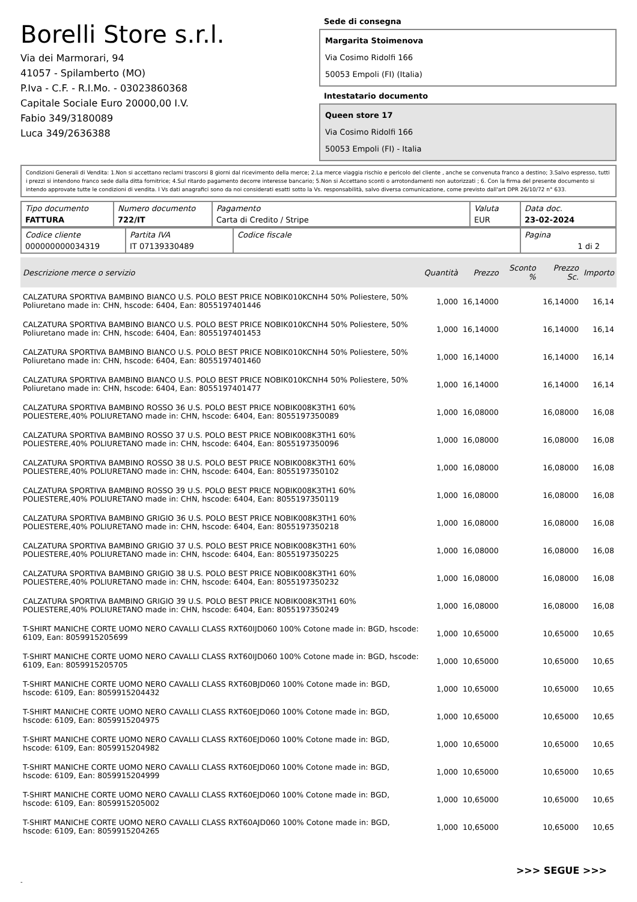Borelli Store s.r.l.
Via dei Marmorari, 94
41057 - Spilamberto (MO)
P.Iva - C.F. - R.I.Mo. - 03023860368
Capitale Sociale Euro 20000,00 I.V.
Fabio 349/3180089
Luca 349/2636388
Sede di consegna
Margarita Stoimenova
Via Cosimo Ridolfi 166
50053 Empoli (FI) (Italia)
Intestatario documento
Queen store 17
Via Cosimo Ridolfi 166
50053 Empoli (FI) - Italia
Condizioni Generali di Vendita: 1.Non si accettano reclami trascorsi 8 giorni dal ricevimento della merce; 2.La merce viaggia rischio e pericolo del cliente , anche se convenuta franco a destino; 3.Salvo espresso, tutti i prezzi si intendono franco sede dalla ditta fornitrice; 4.Sul ritardo pagamento decorre interesse bancario; 5.Non si Accettano sconti o arrotondamenti non autorizzati ; 6. Con la firma del presente documento si intendo approvate tutte le condizioni di vendita. I Vs dati anagrafici sono da noi considerati esatti sotto la Vs. responsabilità, salvo diversa comunicazione, come previsto dall'art DPR 26/10/72 n° 633.
| Tipo documento FATTURA | Numero documento 722/IT | Pagamento Carta di Credito / Stripe | Valuta EUR | Data doc. 23-02-2024 |
| Codice cliente 000000000034319 | Partita IVA IT 07139330489 | Codice fiscale | Pagina 1 di 2 |
| Descrizione merce o servizio | Quantità | Prezzo | Sconto % | Prezzo Sc. | Importo |
| --- | --- | --- | --- | --- | --- |
| CALZATURA SPORTIVA BAMBINO BIANCO U.S. POLO BEST PRICE NOBIK010KCNH4 50% Poliestere, 50% Poliuretano made in: CHN, hscode: 6404, Ean: 8055197401446 | 1,000 | 16,14000 | | 16,14000 | 16,14 |
| CALZATURA SPORTIVA BAMBINO BIANCO U.S. POLO BEST PRICE NOBIK010KCNH4 50% Poliestere, 50% Poliuretano made in: CHN, hscode: 6404, Ean: 8055197401453 | 1,000 | 16,14000 | | 16,14000 | 16,14 |
| CALZATURA SPORTIVA BAMBINO BIANCO U.S. POLO BEST PRICE NOBIK010KCNH4 50% Poliestere, 50% Poliuretano made in: CHN, hscode: 6404, Ean: 8055197401460 | 1,000 | 16,14000 | | 16,14000 | 16,14 |
| CALZATURA SPORTIVA BAMBINO BIANCO U.S. POLO BEST PRICE NOBIK010KCNH4 50% Poliestere, 50% Poliuretano made in: CHN, hscode: 6404, Ean: 8055197401477 | 1,000 | 16,14000 | | 16,14000 | 16,14 |
| CALZATURA SPORTIVA BAMBINO ROSSO 36 U.S. POLO BEST PRICE NOBIK008K3TH1 60% POLIESTERE,40% POLIURETANO made in: CHN, hscode: 6404, Ean: 8055197350089 | 1,000 | 16,08000 | | 16,08000 | 16,08 |
| CALZATURA SPORTIVA BAMBINO ROSSO 37 U.S. POLO BEST PRICE NOBIK008K3TH1 60% POLIESTERE,40% POLIURETANO made in: CHN, hscode: 6404, Ean: 8055197350096 | 1,000 | 16,08000 | | 16,08000 | 16,08 |
| CALZATURA SPORTIVA BAMBINO ROSSO 38 U.S. POLO BEST PRICE NOBIK008K3TH1 60% POLIESTERE,40% POLIURETANO made in: CHN, hscode: 6404, Ean: 8055197350102 | 1,000 | 16,08000 | | 16,08000 | 16,08 |
| CALZATURA SPORTIVA BAMBINO ROSSO 39 U.S. POLO BEST PRICE NOBIK008K3TH1 60% POLIESTERE,40% POLIURETANO made in: CHN, hscode: 6404, Ean: 8055197350119 | 1,000 | 16,08000 | | 16,08000 | 16,08 |
| CALZATURA SPORTIVA BAMBINO GRIGIO 36 U.S. POLO BEST PRICE NOBIK008K3TH1 60% POLIESTERE,40% POLIURETANO made in: CHN, hscode: 6404, Ean: 8055197350218 | 1,000 | 16,08000 | | 16,08000 | 16,08 |
| CALZATURA SPORTIVA BAMBINO GRIGIO 37 U.S. POLO BEST PRICE NOBIK008K3TH1 60% POLIESTERE,40% POLIURETANO made in: CHN, hscode: 6404, Ean: 8055197350225 | 1,000 | 16,08000 | | 16,08000 | 16,08 |
| CALZATURA SPORTIVA BAMBINO GRIGIO 38 U.S. POLO BEST PRICE NOBIK008K3TH1 60% POLIESTERE,40% POLIURETANO made in: CHN, hscode: 6404, Ean: 8055197350232 | 1,000 | 16,08000 | | 16,08000 | 16,08 |
| CALZATURA SPORTIVA BAMBINO GRIGIO 39 U.S. POLO BEST PRICE NOBIK008K3TH1 60% POLIESTERE,40% POLIURETANO made in: CHN, hscode: 6404, Ean: 8055197350249 | 1,000 | 16,08000 | | 16,08000 | 16,08 |
| T-SHIRT MANICHE CORTE UOMO NERO CAVALLI CLASS RXT60IJD060 100% Cotone made in: BGD, hscode: 6109, Ean: 8059915205699 | 1,000 | 10,65000 | | 10,65000 | 10,65 |
| T-SHIRT MANICHE CORTE UOMO NERO CAVALLI CLASS RXT60IJD060 100% Cotone made in: BGD, hscode: 6109, Ean: 8059915205705 | 1,000 | 10,65000 | | 10,65000 | 10,65 |
| T-SHIRT MANICHE CORTE UOMO NERO CAVALLI CLASS RXT60BJD060 100% Cotone made in: BGD, hscode: 6109, Ean: 8059915204432 | 1,000 | 10,65000 | | 10,65000 | 10,65 |
| T-SHIRT MANICHE CORTE UOMO NERO CAVALLI CLASS RXT60EJD060 100% Cotone made in: BGD, hscode: 6109, Ean: 8059915204975 | 1,000 | 10,65000 | | 10,65000 | 10,65 |
| T-SHIRT MANICHE CORTE UOMO NERO CAVALLI CLASS RXT60EJD060 100% Cotone made in: BGD, hscode: 6109, Ean: 8059915204982 | 1,000 | 10,65000 | | 10,65000 | 10,65 |
| T-SHIRT MANICHE CORTE UOMO NERO CAVALLI CLASS RXT60EJD060 100% Cotone made in: BGD, hscode: 6109, Ean: 8059915204999 | 1,000 | 10,65000 | | 10,65000 | 10,65 |
| T-SHIRT MANICHE CORTE UOMO NERO CAVALLI CLASS RXT60EJD060 100% Cotone made in: BGD, hscode: 6109, Ean: 8059915205002 | 1,000 | 10,65000 | | 10,65000 | 10,65 |
| T-SHIRT MANICHE CORTE UOMO NERO CAVALLI CLASS RXT60AJD060 100% Cotone made in: BGD, hscode: 6109, Ean: 8059915204265 | 1,000 | 10,65000 | | 10,65000 | 10,65 |
>>> SEGUE >>>
-